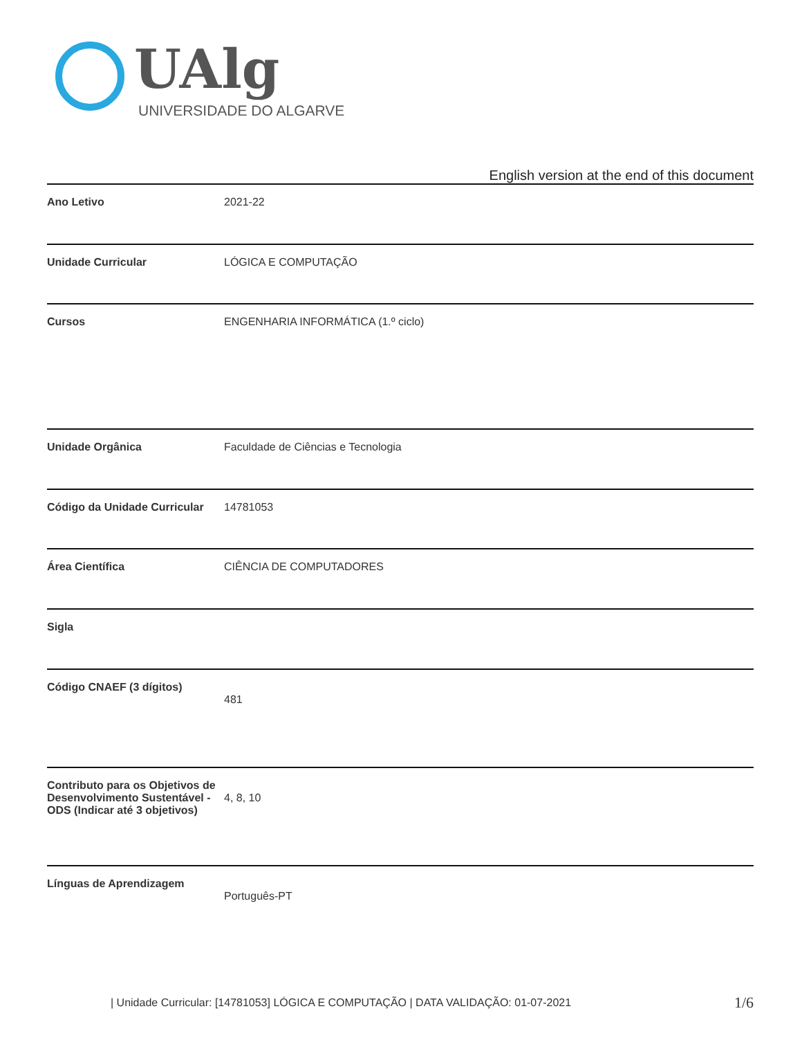UAlg
UNIVERSIDADE DO ALGARVE
English version at the end of this document
| Ano Letivo | 2021-22 |
| Unidade Curricular | LÓGICA E COMPUTAÇÃO |
| Cursos | ENGENHARIA INFORMÁTICA (1.º ciclo) |
| Unidade Orgânica | Faculdade de Ciências e Tecnologia |
| Código da Unidade Curricular | 14781053 |
| Área Científica | CIÊNCIA DE COMPUTADORES |
| Sigla | |
| Código CNAEF (3 dígitos) | 481 |
| Contributo para os Objetivos de Desenvolvimento Sustentável - ODS (Indicar até 3 objetivos) | 4, 8, 10 |
| Línguas de Aprendizagem | Português-PT |
| Unidade Curricular: [14781053] LÓGICA E COMPUTAÇÃO | DATA VALIDAÇÃO: 01-07-2021
1/6